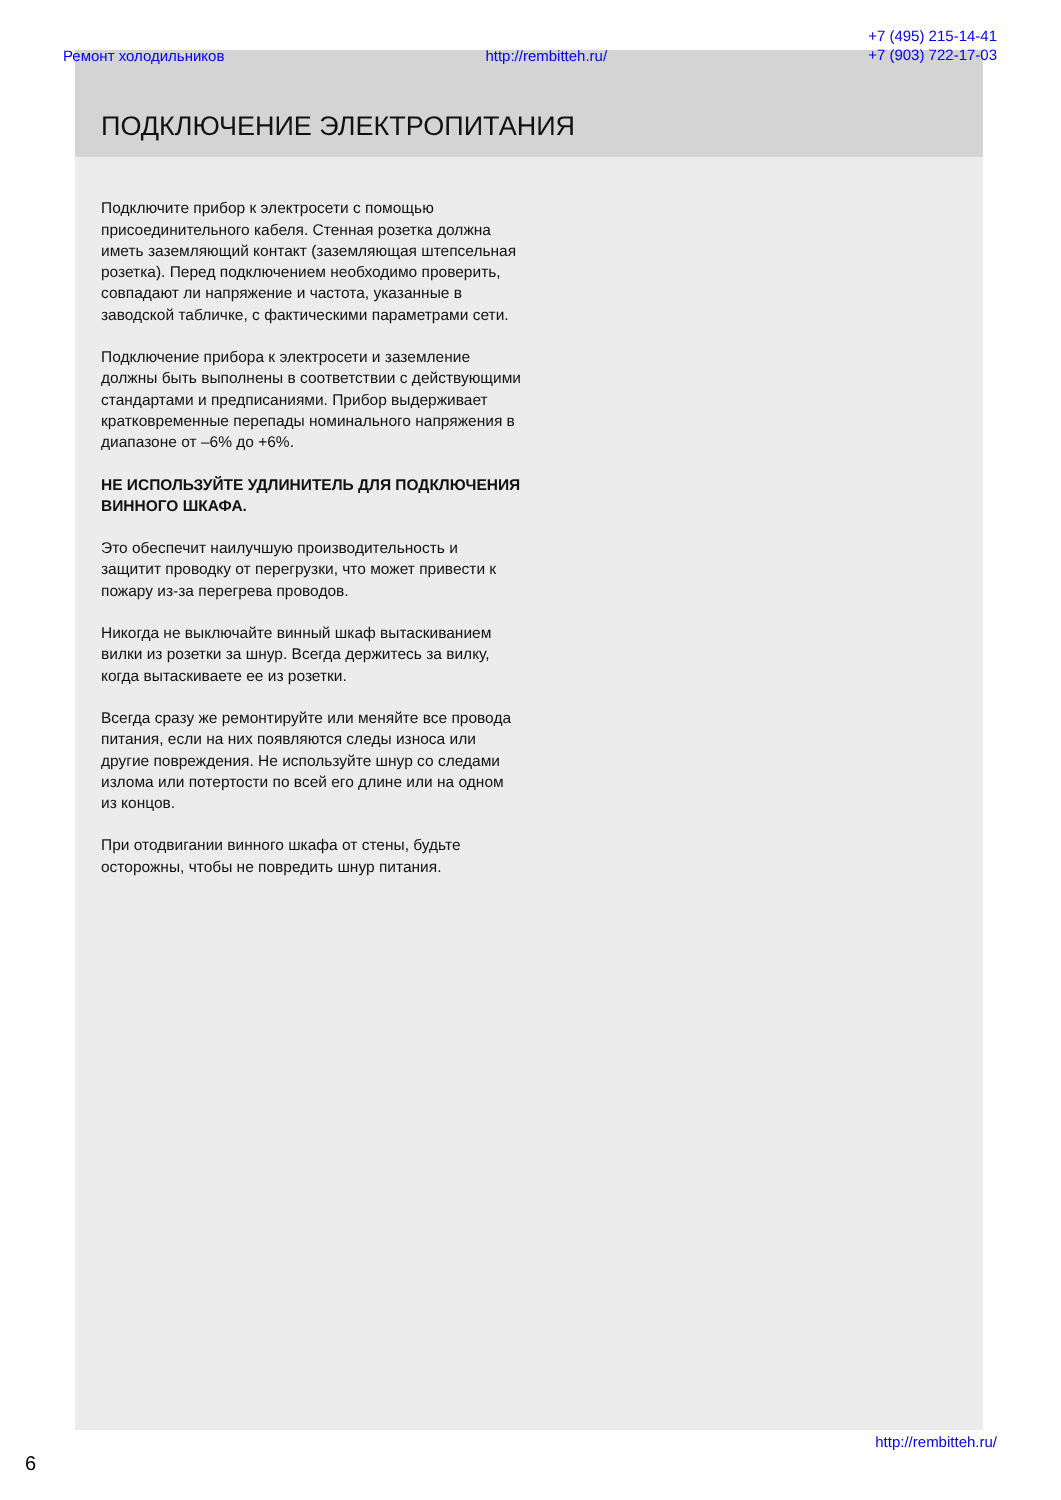Ремонт холодильников http://rembitteh.ru/ +7 (495) 215-14-41
+7 (903) 722-17-03
ПОДКЛЮЧЕНИЕ ЭЛЕКТРОПИТАНИЯ
Подключите прибор к электросети с помощью присоединительного кабеля. Стенная розетка должна иметь заземляющий контакт (заземляющая штепсельная розетка). Перед подключением необходимо проверить, совпадают ли напряжение и частота, указанные в заводской табличке, с фактическими параметрами сети.
Подключение прибора к электросети и заземление должны быть выполнены в соответствии с действующими стандартами и предписаниями. Прибор выдерживает кратковременные перепады номинального напряжения в диапазоне от –6% до +6%.
НЕ ИСПОЛЬЗУЙТЕ УДЛИНИТЕЛЬ ДЛЯ ПОДКЛЮЧЕНИЯ ВИННОГО ШКАФА.
Это обеспечит наилучшую производительность и защитит проводку от перегрузки, что может привести к пожару из-за перегрева проводов.
Никогда не выключайте винный шкаф вытаскиванием вилки из розетки за шнур. Всегда держитесь за вилку, когда вытаскиваете ее из розетки.
Всегда сразу же ремонтируйте или меняйте все провода питания, если на них появляются следы износа или другие повреждения. Не используйте шнур со следами излома или потертости по всей его длине или на одном из концов.
При отодвигании винного шкафа от стены, будьте осторожны, чтобы не повредить шнур питания.
http://rembitteh.ru/
6